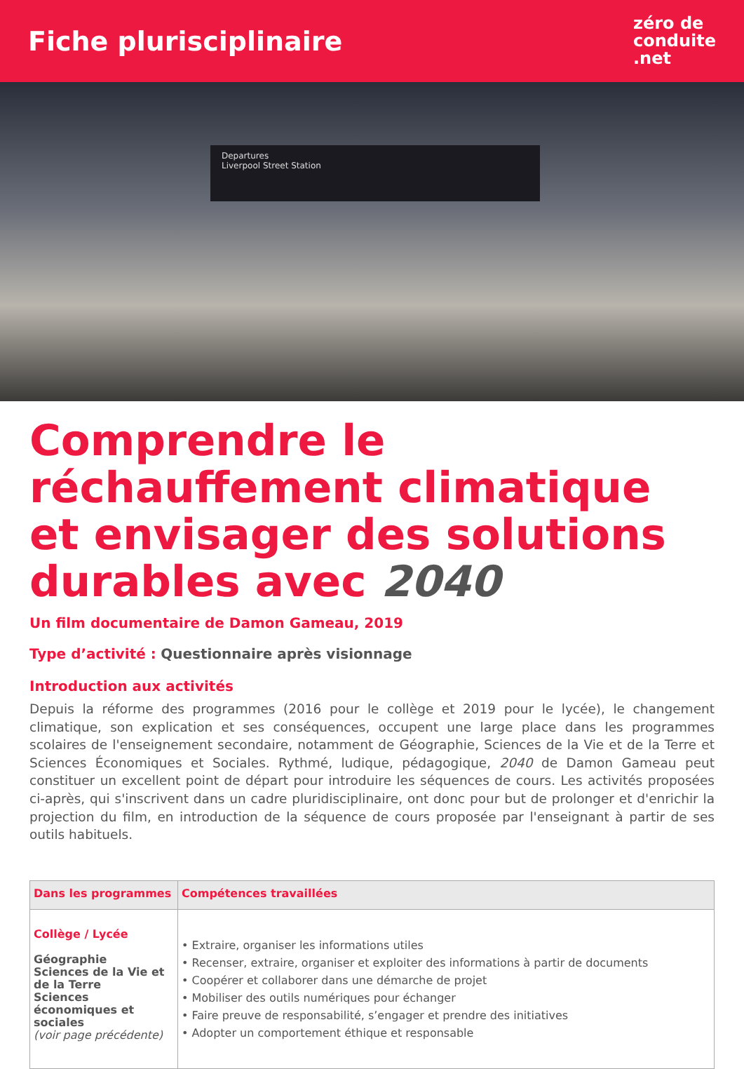Fiche plurisciplinaire
zéro de
conduite
.net
Departures
Liverpool Street Station
Comprendre le réchauffement climatique et envisager des solutions durables avec 2040
Un film documentaire de Damon Gameau, 2019
Type d’activité : Questionnaire après visionnage
Introduction aux activités
Depuis la réforme des programmes (2016 pour le collège et 2019 pour le lycée), le changement climatique, son explication et ses conséquences, occupent une large place dans les programmes scolaires de l'enseignement secondaire, notamment de Géographie, Sciences de la Vie et de la Terre et Sciences Économiques et Sociales. Rythmé, ludique, pédagogique, 2040 de Damon Gameau peut constituer un excellent point de départ pour introduire les séquences de cours. Les activités proposées ci-après, qui s'inscrivent dans un cadre pluridisciplinaire, ont donc pour but de prolonger et d'enrichir la projection du film, en introduction de la séquence de cours proposée par l'enseignant à partir de ses outils habituels.
| Dans les programmes | Compétences travaillées |
| --- | --- |
| Collège / Lycée Géographie Sciences de la Vie et de la Terre Sciences économiques et sociales (voir page précédente) | • Extraire, organiser les informations utiles • Recenser, extraire, organiser et exploiter des informations à partir de documents • Coopérer et collaborer dans une démarche de projet • Mobiliser des outils numériques pour échanger • Faire preuve de responsabilité, s’engager et prendre des initiatives • Adopter un comportement éthique et responsable |